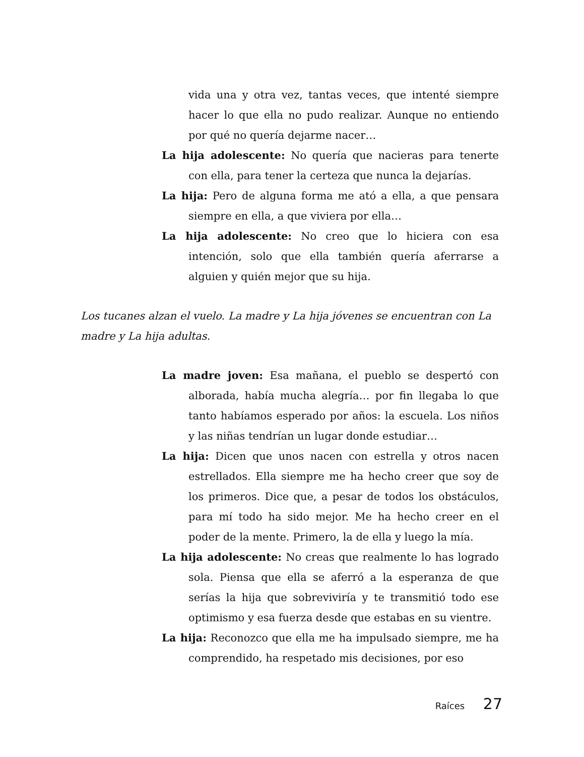vida una y otra vez, tantas veces, que intenté siempre hacer lo que ella no pudo realizar. Aunque no entiendo por qué no quería dejarme nacer…
La hija adolescente: No quería que nacieras para tenerte con ella, para tener la certeza que nunca la dejarías.
La hija: Pero de alguna forma me ató a ella, a que pensara siempre en ella, a que viviera por ella…
La hija adolescente: No creo que lo hiciera con esa intención, solo que ella también quería aferrarse a alguien y quién mejor que su hija.
Los tucanes alzan el vuelo. La madre y La hija jóvenes se encuentran con La madre y La hija adultas.
La madre joven: Esa mañana, el pueblo se despertó con alborada, había mucha alegría… por fin llegaba lo que tanto habíamos esperado por años: la escuela. Los niños y las niñas tendrían un lugar donde estudiar…
La hija: Dicen que unos nacen con estrella y otros nacen estrellados. Ella siempre me ha hecho creer que soy de los primeros. Dice que, a pesar de todos los obstáculos, para mí todo ha sido mejor. Me ha hecho creer en el poder de la mente. Primero, la de ella y luego la mía.
La hija adolescente: No creas que realmente lo has logrado sola. Piensa que ella se aferró a la esperanza de que serías la hija que sobreviviría y te transmitió todo ese optimismo y esa fuerza desde que estabas en su vientre.
La hija: Reconozco que ella me ha impulsado siempre, me ha comprendido, ha respetado mis decisiones, por eso
Raíces 27